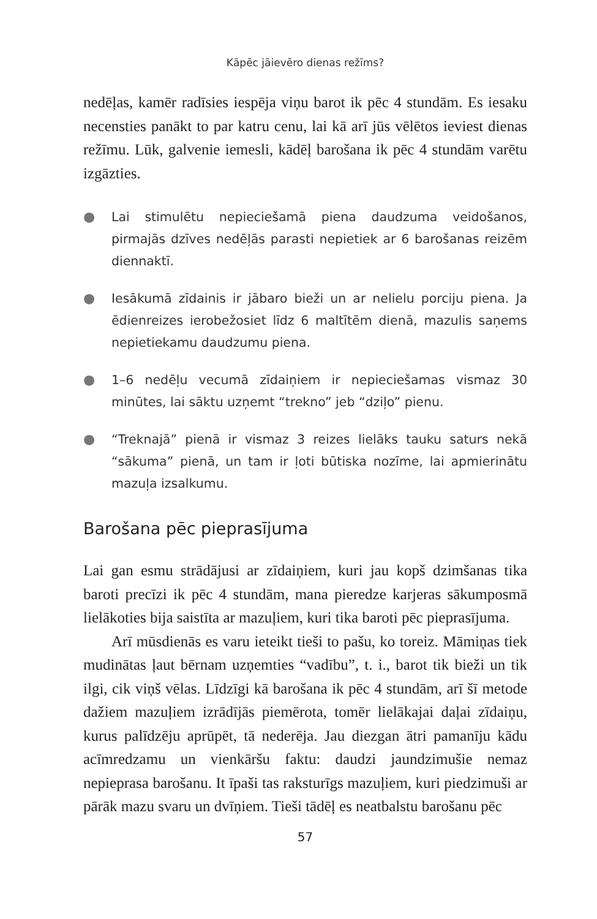Kāpēc jāievēro dienas režīms?
nedēļas, kamēr radīsies iespēja viņu barot ik pēc 4 stundām. Es iesaku necensties panākt to par katru cenu, lai kā arī jūs vēlētos ieviest dienas režīmu. Lūk, galvenie iemesli, kādēļ barošana ik pēc 4 stundām varētu izgāzties.
● Lai stimulētu nepieciešamā piena daudzuma veidošanos, pirmajās dzīves nedēļās parasti nepietiek ar 6 barošanas reizēm diennaktī.
● Iesākumā zīdainis ir jābaro bieži un ar nelielu porciju piena. Ja ēdienreizes ierobežosiet līdz 6 maltītēm dienā, mazulis saņems nepietiekamu daudzumu piena.
● 1–6 nedēļu vecumā zīdaiņiem ir nepieciešamas vismaz 30 minūtes, lai sāktu uzņemt “trekno” jeb “dziļo” pienu.
● “Treknajā” pienā ir vismaz 3 reizes lielāks tauku saturs nekā “sākuma” pienā, un tam ir ļoti būtiska nozīme, lai apmierinātu mazuļa izsalkumu.
Barošana pēc pieprasījuma
Lai gan esmu strādājusi ar zīdaiņiem, kuri jau kopš dzimšanas tika baroti precīzi ik pēc 4 stundām, mana pieredze karjeras sākumposmā lielākoties bija saistīta ar mazuļiem, kuri tika baroti pēc pieprasījuma.
Arī mūsdienās es varu ieteikt tieši to pašu, ko toreiz. Māmiņas tiek mudinātas ļaut bērnam uzņemties “vadību”, t. i., barot tik bieži un tik ilgi, cik viņš vēlas. Līdzīgi kā barošana ik pēc 4 stundām, arī šī metode dažiem mazuļiem izrādījās piemērota, tomēr lielākajai daļai zīdaiņu, kurus palīdzēju aprūpēt, tā nederēja. Jau diezgan ātri pamanīju kādu acīmredzamu un vienkāršu faktu: daudzi jaundzimušie nemaz nepieprasa barošanu. It īpaši tas raksturīgs mazuļiem, kuri piedzimuši ar pārāk mazu svaru un dvīņiem. Tieši tādēļ es neatbalstu barošanu pēc
57